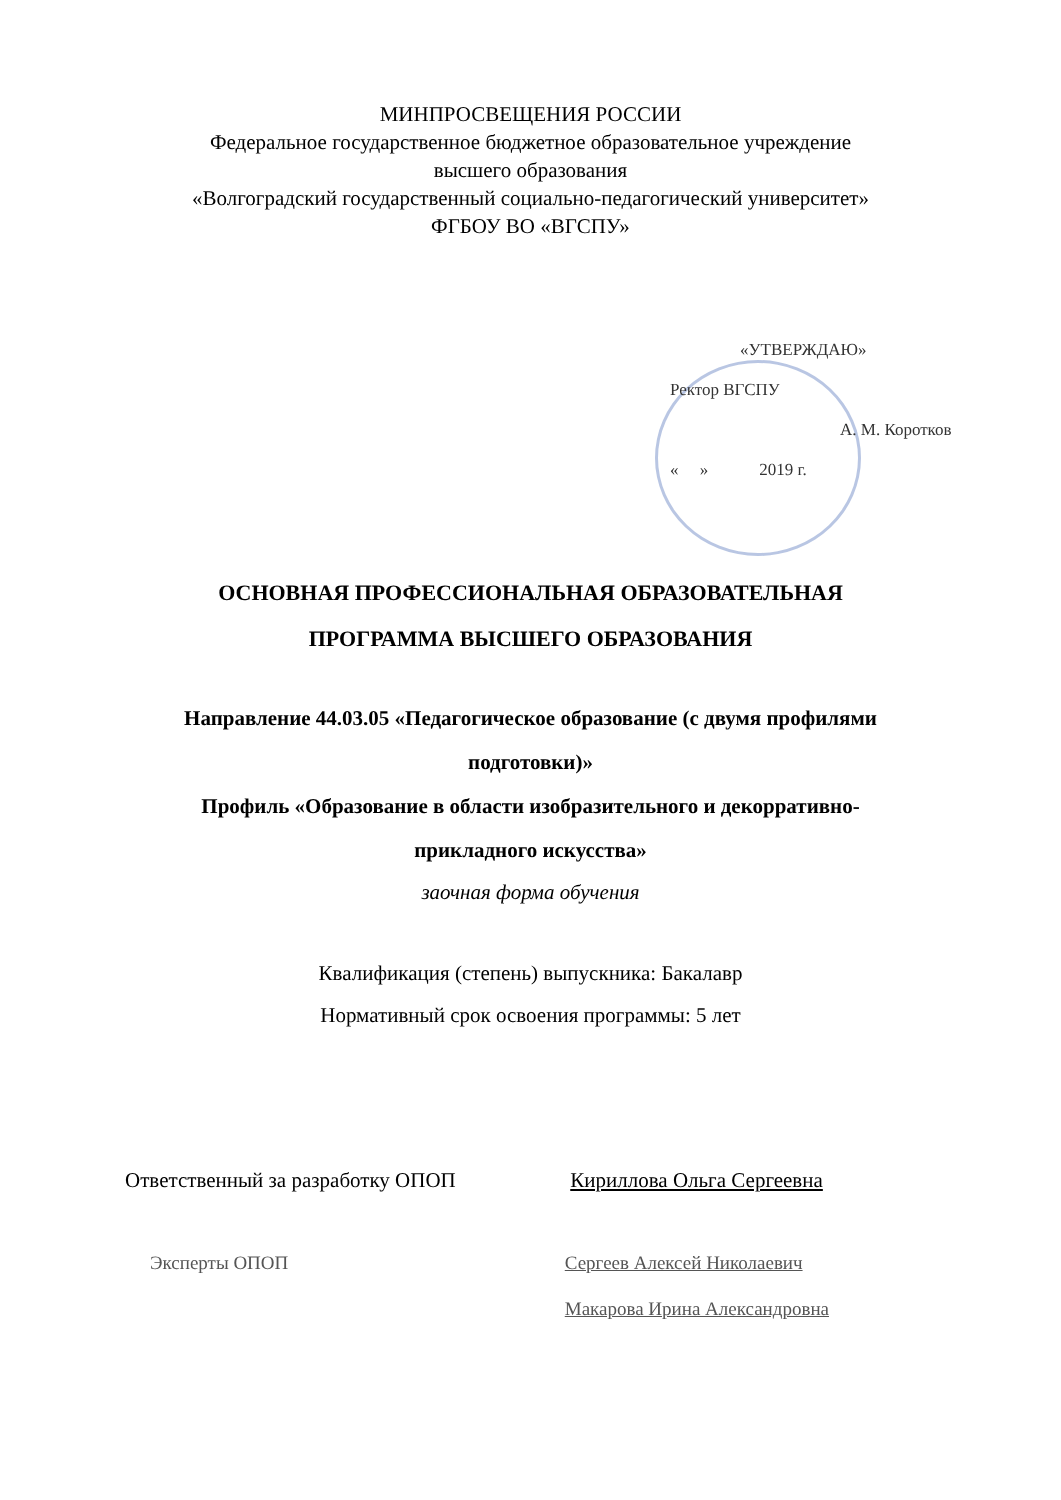МИНПРОСВЕЩЕНИЯ РОССИИ
Федеральное государственное бюджетное образовательное учреждение
высшего образования
«Волгоградский государственный социально-педагогический университет»
ФГБОУ ВО «ВГСПУ»
«УТВЕРЖДАЮ»
Ректор ВГСПУ
А. М. Коротков
« » 2019 г.
ОСНОВНАЯ ПРОФЕССИОНАЛЬНАЯ ОБРАЗОВАТЕЛЬНАЯ
ПРОГРАММА ВЫСШЕГО ОБРАЗОВАНИЯ
Направление 44.03.05 «Педагогическое образование (с двумя профилями
подготовки)»
Профиль «Образование в области изобразительного и декорративно-
прикладного искусства»
заочная форма обучения
Квалификация (степень) выпускника: Бакалавр
Нормативный срок освоения программы: 5 лет
Ответственный за разработку ОПОП Кириллова Ольга Сергеевна
Эксперты ОПОП Сергеев Алексей Николаевич
Макарова Ирина Александровна